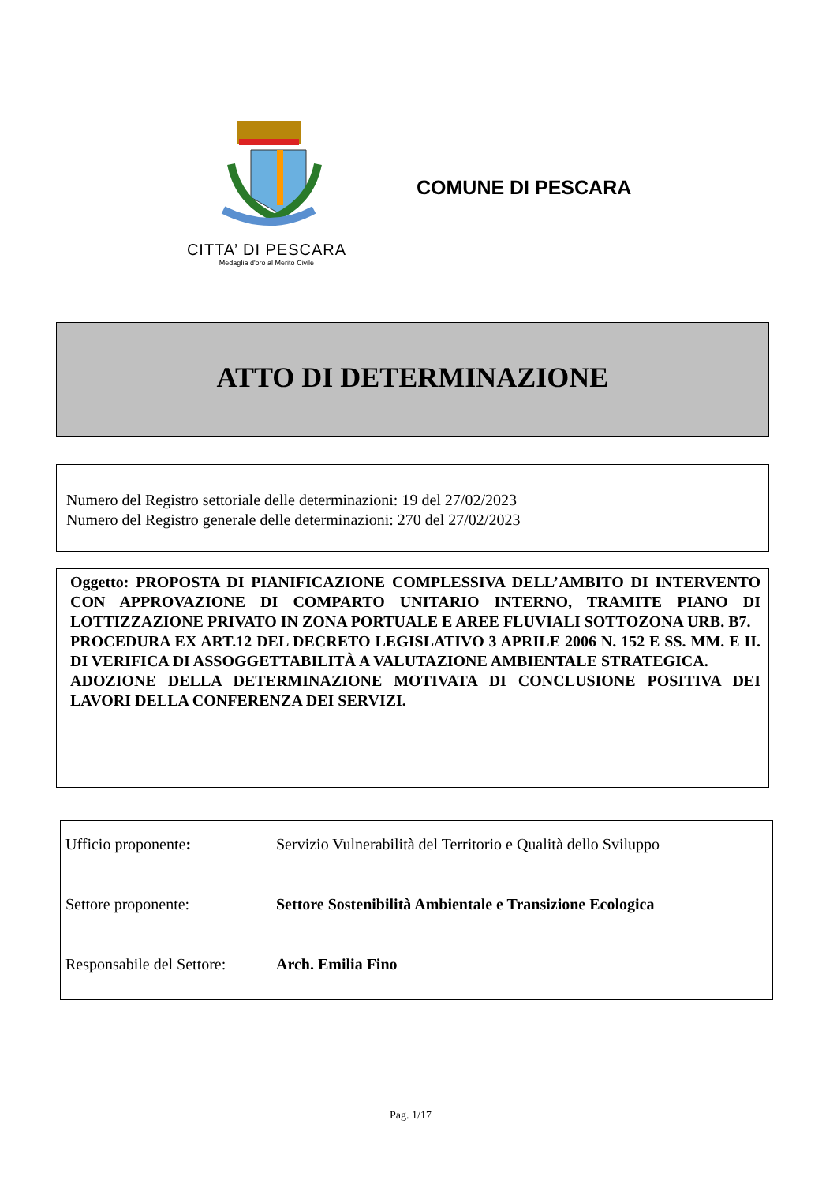CITTA’ DI PESCARA
Medaglia d'oro al Merito Civile
COMUNE DI PESCARA
ATTO DI DETERMINAZIONE
Numero del Registro settoriale delle determinazioni: 19 del 27/02/2023
Numero del Registro generale delle determinazioni: 270 del 27/02/2023
Oggetto: PROPOSTA DI PIANIFICAZIONE COMPLESSIVA DELL’AMBITO DI INTERVENTO CON APPROVAZIONE DI COMPARTO UNITARIO INTERNO, TRAMITE PIANO DI LOTTIZZAZIONE PRIVATO IN ZONA PORTUALE E AREE FLUVIALI SOTTOZONA URB. B7.
PROCEDURA EX ART.12 DEL DECRETO LEGISLATIVO 3 APRILE 2006 N. 152 E SS. MM. E II. DI VERIFICA DI ASSOGGETTABILITÀ A VALUTAZIONE AMBIENTALE STRATEGICA.
ADOZIONE DELLA DETERMINAZIONE MOTIVATA DI CONCLUSIONE POSITIVA DEI LAVORI DELLA CONFERENZA DEI SERVIZI.
| Ufficio proponente : | Servizio Vulnerabilità del Territorio e Qualità dello Sviluppo |
| Settore proponente: | Settore Sostenibilità Ambientale e Transizione Ecologica |
| Responsabile del Settore: | Arch. Emilia Fino |
Pag. 1/17